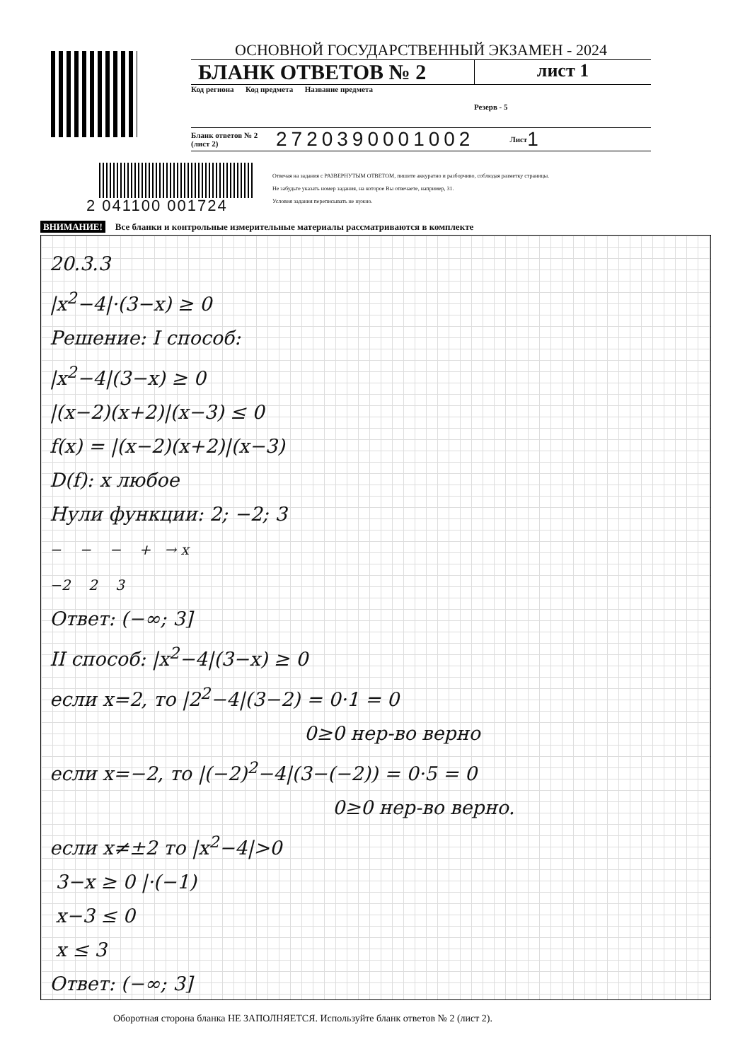ОСНОВНОЙ ГОСУДАРСТВЕННЫЙ ЭКЗАМЕН - 2024
БЛАНК ОТВЕТОВ № 2
лист 1
Код региона Код предмета Название предмета
Резерв - 5
Бланк ответов № 2 (лист 2)
2720390001002
Лист
1
2 041100 001724
Отвечая на задания с РАЗВЕРНУТЫМ ОТВЕТОМ, пишите аккуратно и разборчиво, соблюдая разметку страницы.
Не забудьте указать номер задания, на которое Вы отвечаете, например, 31.
Условия задания переписывать не нужно.
ВНИМАНИЕ! Все бланки и контрольные измерительные материалы рассматриваются в комплекте
20.3.3
|x<sup>2</sup>−4|·(3−x) ≥ 0
Решение: I способ:
|x<sup>2</sup>−4|(3−x) ≥ 0
|(x−2)(x+2)|(x−3) ≤ 0
f(x) = |(x−2)(x+2)|(x−3)
D(f): x любое
Нули функции: 2; −2; 3
− − − + → x
−2 2 3
Ответ: (−∞; 3]
II способ: |x<sup>2</sup>−4|(3−x) ≥ 0
если x=2, то |2<sup>2</sup>−4|(3−2) = 0·1 = 0
0≥0 нер-во верно
если x=−2, то |(−2)<sup>2</sup>−4|(3−(−2)) = 0·5 = 0
0≥0 нер-во верно.
если x≠±2 то |x<sup>2</sup>−4|>0
3−x ≥ 0 |·(−1)
x−3 ≤ 0
x ≤ 3
Ответ: (−∞; 3]
Оборотная сторона бланка НЕ ЗАПОЛНЯЕТСЯ. Используйте бланк ответов № 2 (лист 2).